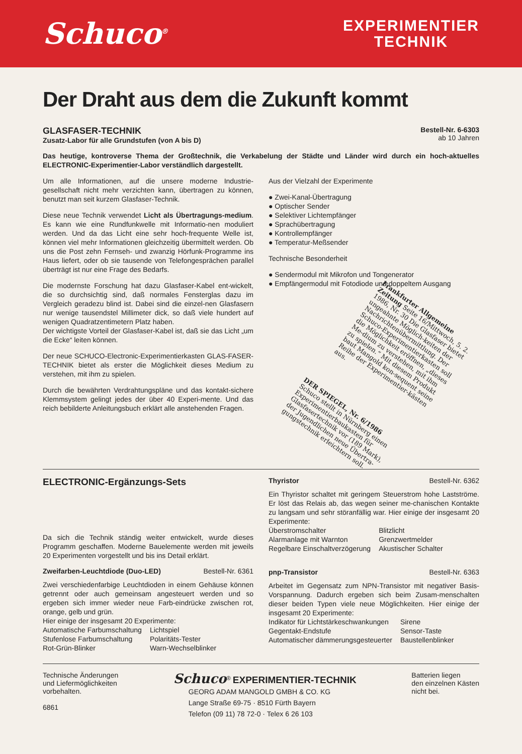Schuco<sup>®</sup>
EXPERIMENTIER
TECHNIK
Der Draht aus dem die Zukunft kommt
GLASFASER-TECHNIK
Zusatz-Labor für alle Grundstufen (von A bis D)
Bestell-Nr. 6-6303
ab 10 Jahren
Das heutige, kontroverse Thema der Großtechnik, die Verkabelung der Städte und Länder wird durch ein hoch-aktuelles ELECTRONIC-Experimentier-Labor verständlich dargestellt.
Um alle Informationen, auf die unsere moderne Industrie-gesellschaft nicht mehr verzichten kann, übertragen zu können, benutzt man seit kurzem Glasfaser-Technik.
Diese neue Technik verwendet Licht als Übertragungs-medium. Es kann wie eine Rundfunkwelle mit Informatio-nen moduliert werden. Und da das Licht eine sehr hoch-frequente Welle ist, können viel mehr Informationen gleichzeitig übermittelt werden. Ob uns die Post zehn Fernseh- und zwanzig Hörfunk-Programme ins Haus liefert, oder ob sie tausende von Telefongesprächen parallel überträgt ist nur eine Frage des Bedarfs.
Die modernste Forschung hat dazu Glasfaser-Kabel ent-wickelt, die so durchsichtig sind, daß normales Fensterglas dazu im Vergleich geradezu blind ist. Dabei sind die einzel-nen Glasfasern nur wenige tausendstel Millimeter dick, so daß viele hundert auf wenigen Quadratzentimetern Platz haben.
Der wichtigste Vorteil der Glasfaser-Kabel ist, daß sie das Licht „um die Ecke“ leiten können.
Der neue SCHUCO-Electronic-Experimentierkasten GLAS-FASER-TECHNIK bietet als erster die Möglichkeit dieses Medium zu verstehen, mit ihm zu spielen.
Durch die bewährten Verdrahtungspläne und das kontakt-sichere Klemmsystem gelingt jedes der über 40 Experi-mente. Und das reich bebilderte Anleitungsbuch erklärt alle anstehenden Fragen.
Aus der Vielzahl der Experimente
● Zwei-Kanal-Übertragung
● Optischer Sender
● Selektiver Lichtempfänger
● Sprachübertragung
● Kontrollempfänger
● Temperatur-Meßsender
Technische Besonderheit
● Sendermodul mit Mikrofon und Tongenerator
● Empfängermodul mit Fotodiode und doppeltem Ausgang
Frankfurter Allgemeine Zeitung Seite 16/Mittwoch, 5. 2. 1986, Nr. 30 Die Glasfaser bietet ungeahnte Möglich-keiten der Nachrichtenübermittlung. Der Schuco-Experimentierkasten soll die Möglichkeit eröffnen, „dieses Me-dium zu verstehen, mit ihm zu spielen.“ Mit diesem Produkt baut Mangold kon-sequent seine Reihe der Experimentier-kästen aus.
DER SPIEGEL, Nr. 6/1986 Schuco stellt in Nürnberg einen Experimentierbaukasten für Glasfasertechnik vor (189 Mark), der Jugendlichen neue Übertra-gungstechnik erleichtern soll.
ELECTRONIC-Ergänzungs-Sets
Da sich die Technik ständig weiter entwickelt, wurde dieses Programm geschaffen. Moderne Bauelemente werden mit jeweils 20 Experimenten vorgestellt und bis ins Detail erklärt.
Zweifarben-Leuchtdiode (Duo-LED) Bestell-Nr. 6361
Zwei verschiedenfarbige Leuchtdioden in einem Gehäuse können getrennt oder auch gemeinsam angesteuert werden und so ergeben sich immer wieder neue Farb-eindrücke zwischen rot, orange, gelb und grün.
Hier einige der insgesamt 20 Experimente:
| Automatische Farbumschaltung | Lichtspiel |
| Stufenlose Farbumschaltung | Polaritäts-Tester |
| Rot-Grün-Blinker | Warn-Wechselblinker |
Thyristor Bestell-Nr. 6362
Ein Thyristor schaltet mit geringem Steuerstrom hohe Lastströme. Er löst das Relais ab, das wegen seiner me-chanischen Kontakte zu langsam und sehr störanfällig war. Hier einige der insgesamt 20 Experimente:
| Überstromschalter | Blitzlicht |
| Alarmanlage mit Warnton | Grenzwertmelder |
| Regelbare Einschaltverzögerung | Akustischer Schalter |
pnp-Transistor Bestell-Nr. 6363
Arbeitet im Gegensatz zum NPN-Transistor mit negativer Basis-Vorspannung. Dadurch ergeben sich beim Zusam-menschalten dieser beiden Typen viele neue Möglichkeiten. Hier einige der insgesamt 20 Experimente:
| Indikator für Lichtstärkeschwankungen | Sirene |
| Gegentakt-Endstufe | Sensor-Taste |
| Automatischer dämmerungsgesteuerter | Baustellenblinker |
Technische Änderungen
und Liefermöglichkeiten
vorbehalten.
6861
Schuco<sup>®</sup> EXPERIMENTIER-TECHNIK
GEORG ADAM MANGOLD GMBH & CO. KG
Lange Straße 69-75 · 8510 Fürth Bayern
Telefon (09 11) 78 72-0 · Telex 6 26 103
Batterien liegen
den einzelnen Kästen
nicht bei.